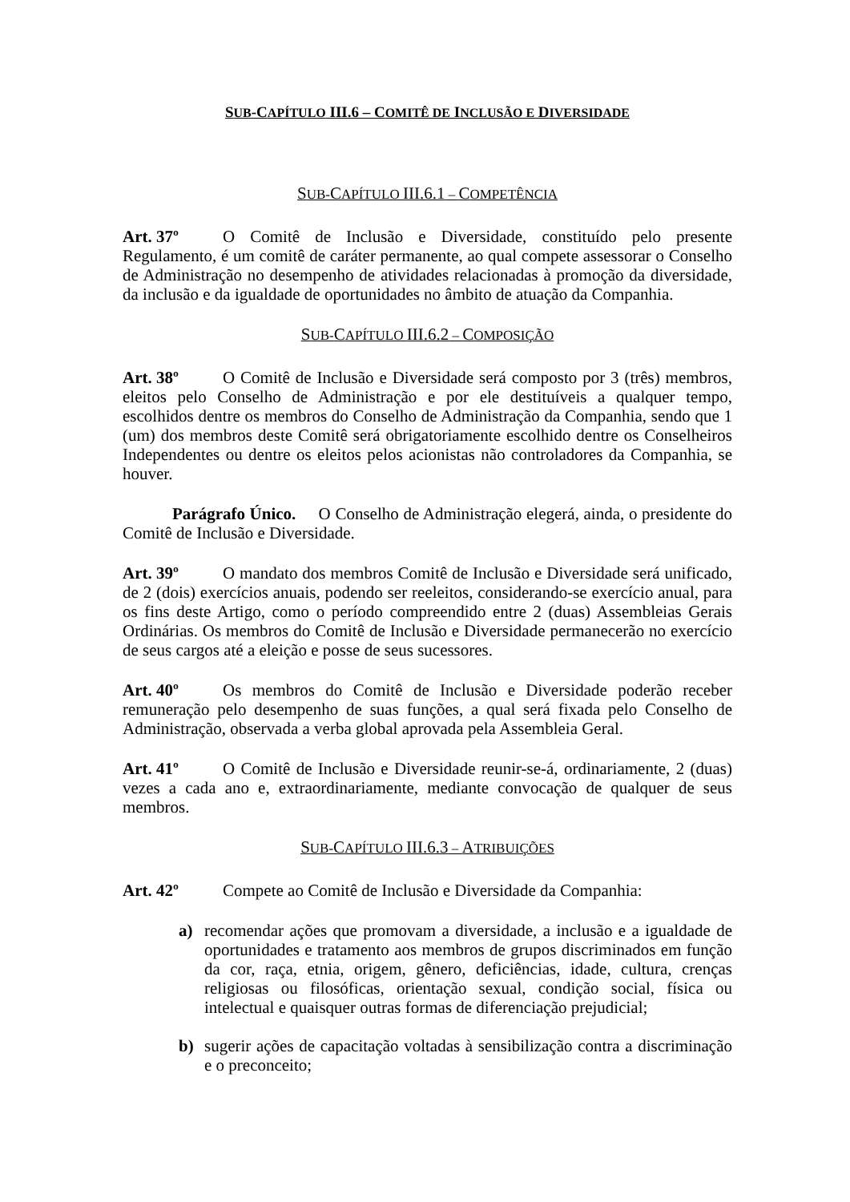SUB-CAPÍTULO III.6 – COMITÊ DE INCLUSÃO E DIVERSIDADE
SUB-CAPÍTULO III.6.1 – COMPETÊNCIA
Art. 37º O Comitê de Inclusão e Diversidade, constituído pelo presente Regulamento, é um comitê de caráter permanente, ao qual compete assessorar o Conselho de Administração no desempenho de atividades relacionadas à promoção da diversidade, da inclusão e da igualdade de oportunidades no âmbito de atuação da Companhia.
SUB-CAPÍTULO III.6.2 – COMPOSIÇÃO
Art. 38º O Comitê de Inclusão e Diversidade será composto por 3 (três) membros, eleitos pelo Conselho de Administração e por ele destituíveis a qualquer tempo, escolhidos dentre os membros do Conselho de Administração da Companhia, sendo que 1 (um) dos membros deste Comitê será obrigatoriamente escolhido dentre os Conselheiros Independentes ou dentre os eleitos pelos acionistas não controladores da Companhia, se houver.
Parágrafo Único. O Conselho de Administração elegerá, ainda, o presidente do Comitê de Inclusão e Diversidade.
Art. 39º O mandato dos membros Comitê de Inclusão e Diversidade será unificado, de 2 (dois) exercícios anuais, podendo ser reeleitos, considerando-se exercício anual, para os fins deste Artigo, como o período compreendido entre 2 (duas) Assembleias Gerais Ordinárias. Os membros do Comitê de Inclusão e Diversidade permanecerão no exercício de seus cargos até a eleição e posse de seus sucessores.
Art. 40º Os membros do Comitê de Inclusão e Diversidade poderão receber remuneração pelo desempenho de suas funções, a qual será fixada pelo Conselho de Administração, observada a verba global aprovada pela Assembleia Geral.
Art. 41º O Comitê de Inclusão e Diversidade reunir-se-á, ordinariamente, 2 (duas) vezes a cada ano e, extraordinariamente, mediante convocação de qualquer de seus membros.
SUB-CAPÍTULO III.6.3 – ATRIBUIÇÕES
Art. 42º Compete ao Comitê de Inclusão e Diversidade da Companhia:
a) recomendar ações que promovam a diversidade, a inclusão e a igualdade de oportunidades e tratamento aos membros de grupos discriminados em função da cor, raça, etnia, origem, gênero, deficiências, idade, cultura, crenças religiosas ou filosóficas, orientação sexual, condição social, física ou intelectual e quaisquer outras formas de diferenciação prejudicial;
b) sugerir ações de capacitação voltadas à sensibilização contra a discriminação e o preconceito;